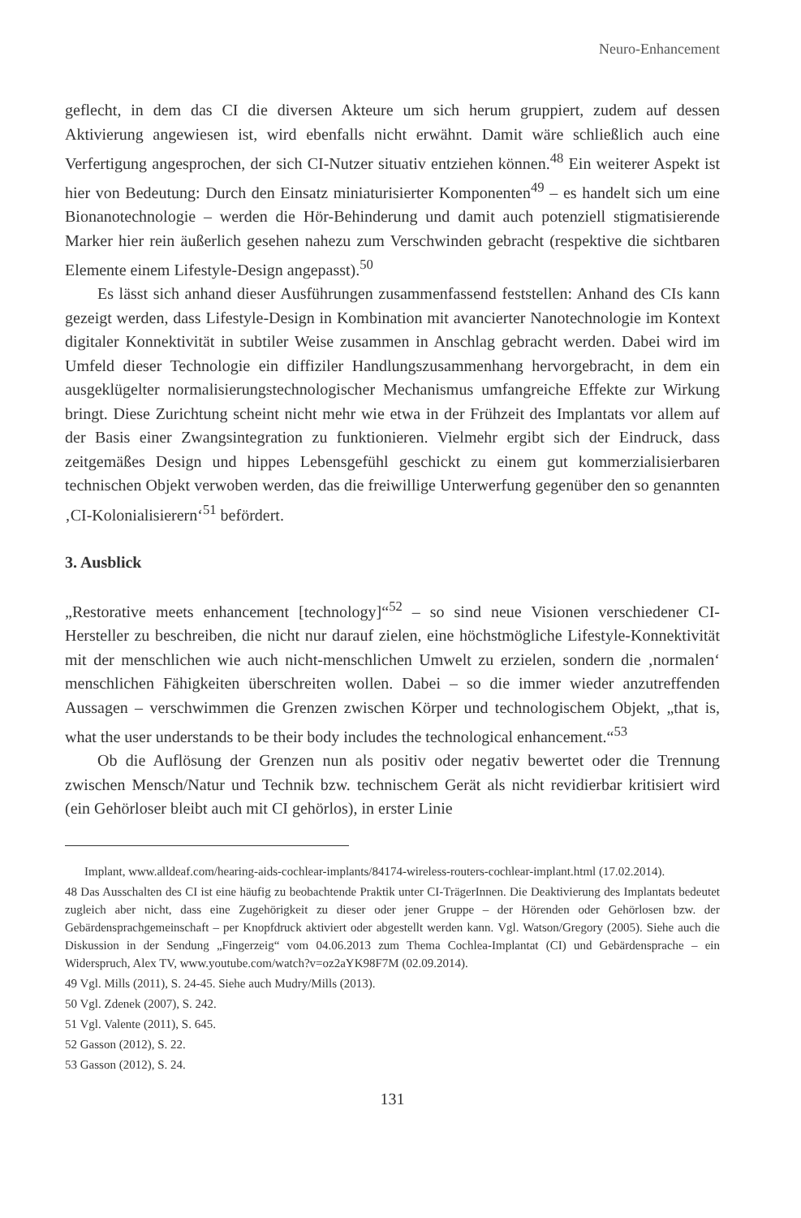Neuro-Enhancement
geflecht, in dem das CI die diversen Akteure um sich herum gruppiert, zudem auf dessen Aktivierung angewiesen ist, wird ebenfalls nicht erwähnt. Damit wäre schließlich auch eine Verfertigung angesprochen, der sich CI-Nutzer situativ entziehen können.<sup>48</sup> Ein weiterer Aspekt ist hier von Bedeutung: Durch den Einsatz miniaturisierter Komponenten<sup>49</sup> – es handelt sich um eine Bionanotechnologie – werden die Hör-Behinderung und damit auch potenziell stigmatisierende Marker hier rein äußerlich gesehen nahezu zum Verschwinden gebracht (respektive die sichtbaren Elemente einem Lifestyle-Design angepasst).<sup>50</sup>
Es lässt sich anhand dieser Ausführungen zusammenfassend feststellen: Anhand des CIs kann gezeigt werden, dass Lifestyle-Design in Kombination mit avancierter Nanotechnologie im Kontext digitaler Konnektivität in subtiler Weise zusammen in Anschlag gebracht werden. Dabei wird im Umfeld dieser Technologie ein diffiziler Handlungszusammenhang hervorgebracht, in dem ein ausgeklügelter normalisierungstechnologischer Mechanismus umfangreiche Effekte zur Wirkung bringt. Diese Zurichtung scheint nicht mehr wie etwa in der Frühzeit des Implantats vor allem auf der Basis einer Zwangsintegration zu funktionieren. Vielmehr ergibt sich der Eindruck, dass zeitgemäßes Design und hippes Lebensgefühl geschickt zu einem gut kommerzialisierbaren technischen Objekt verwoben werden, das die freiwillige Unterwerfung gegenüber den so genannten ‚CI-Kolonialisierern‘<sup>51</sup> befördert.
3. Ausblick
„Restorative meets enhancement [technology]“<sup>52</sup> – so sind neue Visionen verschiedener CI-Hersteller zu beschreiben, die nicht nur darauf zielen, eine höchstmögliche Lifestyle-Konnektivität mit der menschlichen wie auch nicht-menschlichen Umwelt zu erzielen, sondern die ‚normalen‘ menschlichen Fähigkeiten überschreiten wollen. Dabei – so die immer wieder anzutreffenden Aussagen – verschwimmen die Grenzen zwischen Körper und technologischem Objekt, „that is, what the user understands to be their body includes the technological enhancement.“<sup>53</sup>
Ob die Auflösung der Grenzen nun als positiv oder negativ bewertet oder die Trennung zwischen Mensch/Natur und Technik bzw. technischem Gerät als nicht revidierbar kritisiert wird (ein Gehörloser bleibt auch mit CI gehörlos), in erster Linie
Implant, www.alldeaf.com/hearing-aids-cochlear-implants/84174-wireless-routers-cochlear-implant.html (17.02.2014).
48 Das Ausschalten des CI ist eine häufig zu beobachtende Praktik unter CI-TrägerInnen. Die Deaktivierung des Implantats bedeutet zugleich aber nicht, dass eine Zugehörigkeit zu dieser oder jener Gruppe – der Hörenden oder Gehörlosen bzw. der Gebärdensprachgemeinschaft – per Knopfdruck aktiviert oder abgestellt werden kann. Vgl. Watson/Gregory (2005). Siehe auch die Diskussion in der Sendung „Fingerzeig“ vom 04.06.2013 zum Thema Cochlea-Implantat (CI) und Gebärdensprache – ein Widerspruch, Alex TV, www.youtube.com/watch?v=oz2aYK98F7M (02.09.2014).
49 Vgl. Mills (2011), S. 24-45. Siehe auch Mudry/Mills (2013).
50 Vgl. Zdenek (2007), S. 242.
51 Vgl. Valente (2011), S. 645.
52 Gasson (2012), S. 22.
53 Gasson (2012), S. 24.
131